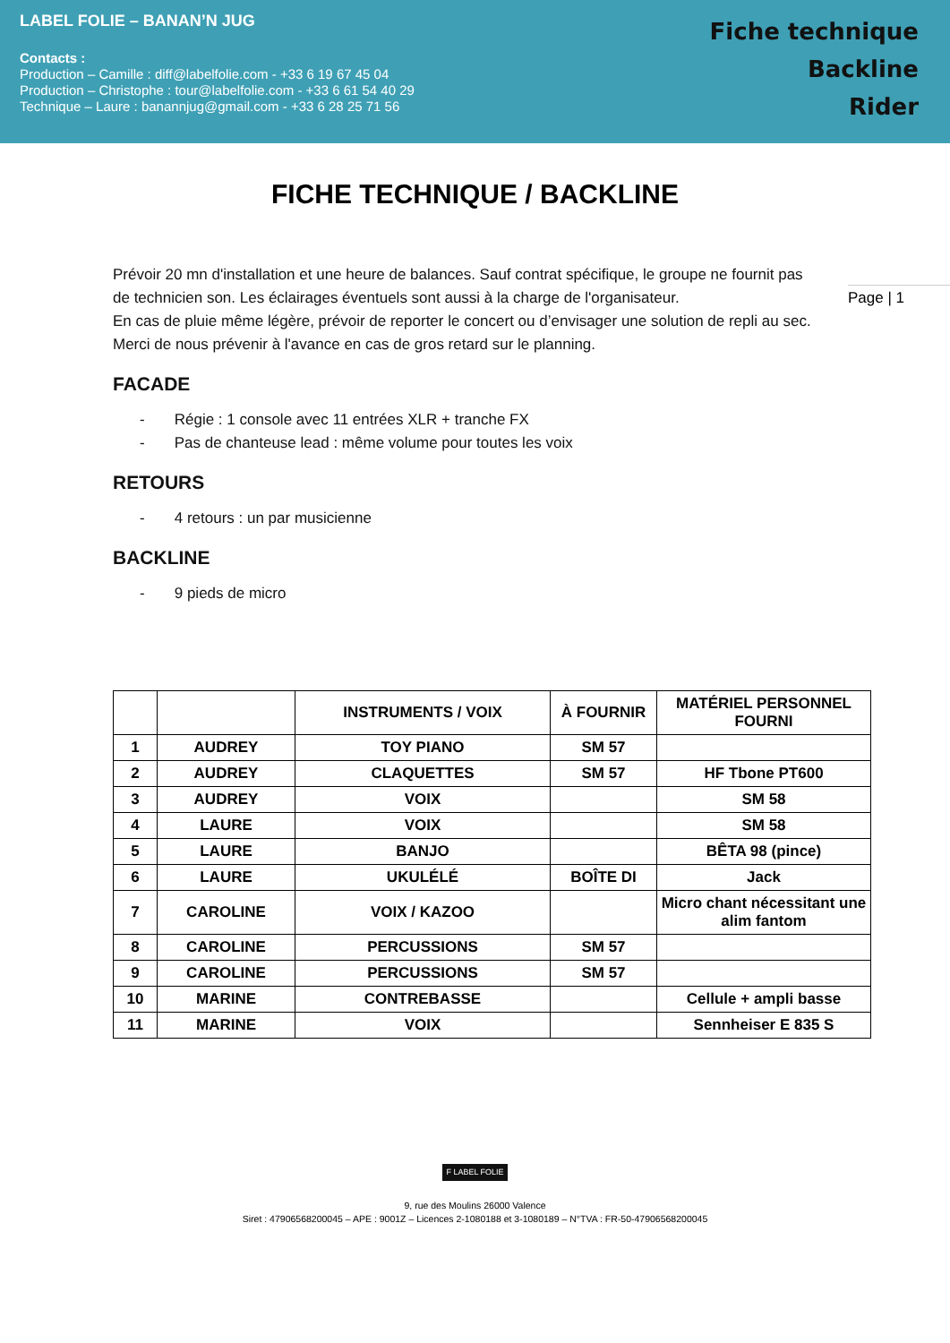LABEL FOLIE – BANAN’N JUG
Contacts :
Production – Camille : diff@labelfolie.com - +33 6 19 67 45 04
Production – Christophe : tour@labelfolie.com - +33 6 61 54 40 29
Technique – Laure : banannjug@gmail.com - +33 6 28 25 71 56
Fiche technique
Backline
Rider
FICHE TECHNIQUE / BACKLINE
Page | 1
Prévoir 20 mn d'installation et une heure de balances. Sauf contrat spécifique, le groupe ne fournit pas de technicien son. Les éclairages éventuels sont aussi à la charge de l'organisateur.
En cas de pluie même légère, prévoir de reporter le concert ou d’envisager une solution de repli au sec. Merci de nous prévenir à l'avance en cas de gros retard sur le planning.
FACADE
- Régie : 1 console avec 11 entrées XLR + tranche FX
- Pas de chanteuse lead : même volume pour toutes les voix
RETOURS
- 4 retours : un par musicienne
BACKLINE
- 9 pieds de micro
| | | INSTRUMENTS / VOIX | À FOURNIR | MATÉRIEL PERSONNEL FOURNI |
| --- | --- | --- | --- | --- |
| 1 | AUDREY | TOY PIANO | SM 57 | |
| 2 | AUDREY | CLAQUETTES | SM 57 | HF Tbone PT600 |
| 3 | AUDREY | VOIX | | SM 58 |
| 4 | LAURE | VOIX | | SM 58 |
| 5 | LAURE | BANJO | | BÊTA 98 (pince) |
| 6 | LAURE | UKULÉLÉ | BOÎTE DI | Jack |
| 7 | CAROLINE | VOIX / KAZOO | | Micro chant nécessitant une alim fantom |
| 8 | CAROLINE | PERCUSSIONS | SM 57 | |
| 9 | CAROLINE | PERCUSSIONS | SM 57 | |
| 10 | MARINE | CONTREBASSE | | Cellule + ampli basse |
| 11 | MARINE | VOIX | | Sennheiser E 835 S |
F LABEL FOLIE
9, rue des Moulins 26000 Valence
Siret : 47906568200045 – APE : 9001Z – Licences 2-1080188 et 3-1080189 – N°TVA : FR-50-47906568200045